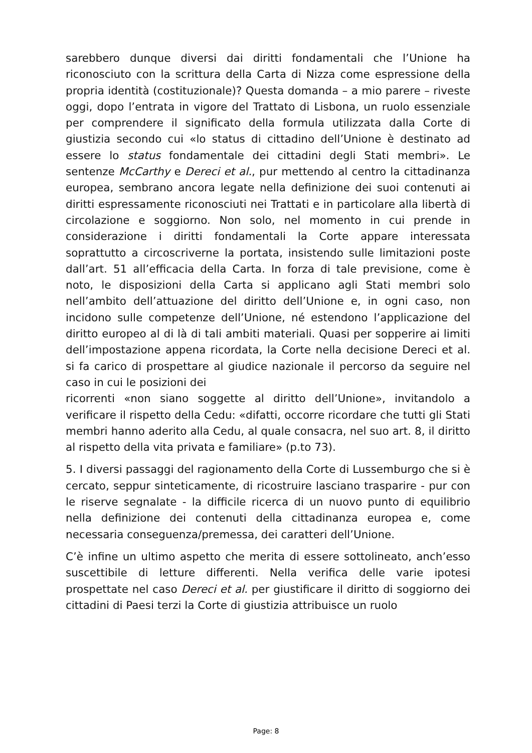sarebbero dunque diversi dai diritti fondamentali che l’Unione ha riconosciuto con la scrittura della Carta di Nizza come espressione della propria identità (costituzionale)? Questa domanda – a mio parere – riveste oggi, dopo l’entrata in vigore del Trattato di Lisbona, un ruolo essenziale per comprendere il significato della formula utilizzata dalla Corte di giustizia secondo cui «lo status di cittadino dell’Unione è destinato ad essere lo status fondamentale dei cittadini degli Stati membri». Le sentenze McCarthy e Dereci et al., pur mettendo al centro la cittadinanza europea, sembrano ancora legate nella definizione dei suoi contenuti ai diritti espressamente riconosciuti nei Trattati e in particolare alla libertà di circolazione e soggiorno. Non solo, nel momento in cui prende in considerazione i diritti fondamentali la Corte appare interessata soprattutto a circoscriverne la portata, insistendo sulle limitazioni poste dall’art. 51 all’efficacia della Carta. In forza di tale previsione, come è noto, le disposizioni della Carta si applicano agli Stati membri solo nell’ambito dell’attuazione del diritto dell’Unione e, in ogni caso, non incidono sulle competenze dell’Unione, né estendono l’applicazione del diritto europeo al di là di tali ambiti materiali. Quasi per sopperire ai limiti dell’impostazione appena ricordata, la Corte nella decisione Dereci et al. si fa carico di prospettare al giudice nazionale il percorso da seguire nel caso in cui le posizioni dei
ricorrenti «non siano soggette al diritto dell’Unione», invitandolo a verificare il rispetto della Cedu: «difatti, occorre ricordare che tutti gli Stati membri hanno aderito alla Cedu, al quale consacra, nel suo art. 8, il diritto al rispetto della vita privata e familiare» (p.to 73).
5. I diversi passaggi del ragionamento della Corte di Lussemburgo che si è cercato, seppur sinteticamente, di ricostruire lasciano trasparire - pur con le riserve segnalate - la difficile ricerca di un nuovo punto di equilibrio nella definizione dei contenuti della cittadinanza europea e, come necessaria conseguenza/premessa, dei caratteri dell’Unione.
C’è infine un ultimo aspetto che merita di essere sottolineato, anch’esso suscettibile di letture differenti. Nella verifica delle varie ipotesi prospettate nel caso Dereci et al. per giustificare il diritto di soggiorno dei cittadini di Paesi terzi la Corte di giustizia attribuisce un ruolo
Page: 8